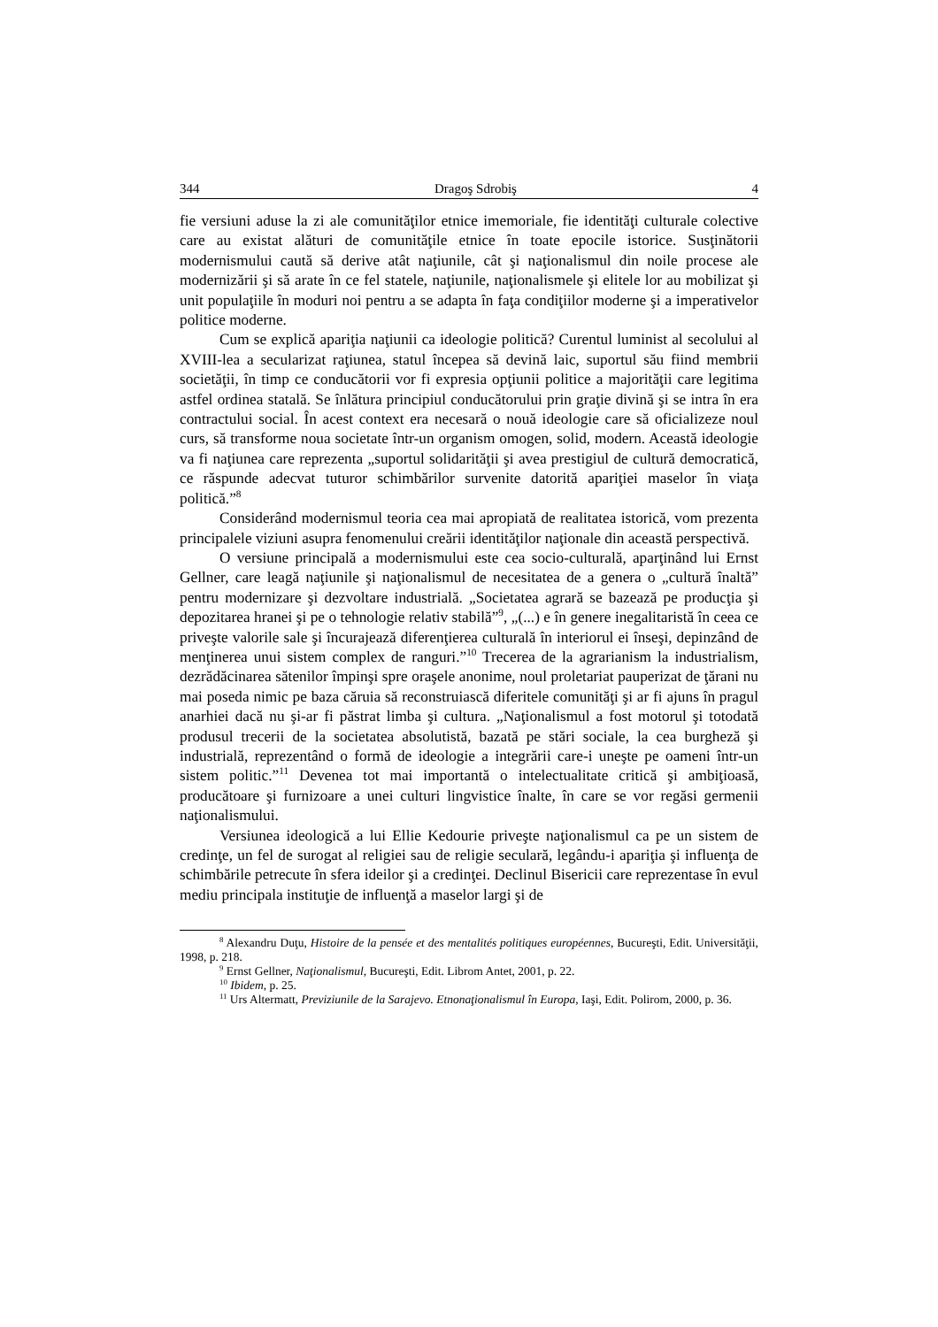344 Dragoş Sdrobiş 4
fie versiuni aduse la zi ale comunităţilor etnice imemoriale, fie identităţi culturale colective care au existat alături de comunităţile etnice în toate epocile istorice. Susţinătorii modernismului caută să derive atât naţiunile, cât şi naţionalismul din noile procese ale modernizării şi să arate în ce fel statele, naţiunile, naţionalismele şi elitele lor au mobilizat şi unit populaţiile în moduri noi pentru a se adapta în faţa condiţiilor moderne şi a imperativelor politice moderne.
Cum se explică apariţia naţiunii ca ideologie politică? Curentul luminist al secolului al XVIII-lea a secularizat raţiunea, statul începea să devină laic, suportul său fiind membrii societăţii, în timp ce conducătorii vor fi expresia opţiunii politice a majorităţii care legitima astfel ordinea statală. Se înlătura principiul conducătorului prin graţie divină şi se intra în era contractului social. În acest context era necesară o nouă ideologie care să oficializeze noul curs, să transforme noua societate într-un organism omogen, solid, modern. Această ideologie va fi naţiunea care reprezenta „suportul solidarităţii şi avea prestigiul de cultură democratică, ce răspunde adecvat tuturor schimbărilor survenite datorită apariţiei maselor în viaţa politică.”<sup>8</sup>
Considerând modernismul teoria cea mai apropiată de realitatea istorică, vom prezenta principalele viziuni asupra fenomenului creării identităţilor naţionale din această perspectivă.
O versiune principală a modernismului este cea socio-culturală, aparţinând lui Ernst Gellner, care leagă naţiunile şi naţionalismul de necesitatea de a genera o „cultură înaltă” pentru modernizare şi dezvoltare industrială. „Societatea agrară se bazează pe producţia şi depozitarea hranei şi pe o tehnologie relativ stabilă”<sup>9</sup>, „(...) e în genere inegalitaristă în ceea ce priveşte valorile sale şi încurajează diferenţierea culturală în interiorul ei înseşi, depinzând de menţinerea unui sistem complex de ranguri.”<sup>10</sup> Trecerea de la agrarianism la industrialism, dezrădăcinarea sătenilor împinşi spre oraşele anonime, noul proletariat pauperizat de ţărani nu mai poseda nimic pe baza căruia să reconstruiască diferitele comunităţi şi ar fi ajuns în pragul anarhiei dacă nu şi-ar fi păstrat limba şi cultura. „Naţionalismul a fost motorul şi totodată produsul trecerii de la societatea absolutistă, bazată pe stări sociale, la cea burgheză şi industrială, reprezentând o formă de ideologie a integrării care-i uneşte pe oameni într-un sistem politic.”<sup>11</sup> Devenea tot mai importantă o intelectualitate critică şi ambiţioasă, producătoare şi furnizoare a unei culturi lingvistice înalte, în care se vor regăsi germenii naţionalismului.
Versiunea ideologică a lui Ellie Kedourie priveşte naţionalismul ca pe un sistem de credinţe, un fel de surogat al religiei sau de religie seculară, legându-i apariţia şi influenţa de schimbările petrecute în sfera ideilor şi a credinţei. Declinul Bisericii care reprezentase în evul mediu principala instituţie de influenţă a maselor largi şi de
<sup>8</sup> Alexandru Duţu, Histoire de la pensée et des mentalités politiques européennes, Bucureşti, Edit. Universităţii, 1998, p. 218.
<sup>9</sup> Ernst Gellner, Naţionalismul, Bucureşti, Edit. Librom Antet, 2001, p. 22.
<sup>10</sup> Ibidem, p. 25.
<sup>11</sup> Urs Altermatt, Previziunile de la Sarajevo. Etnonaţionalismul în Europa, Iaşi, Edit. Polirom, 2000, p. 36.